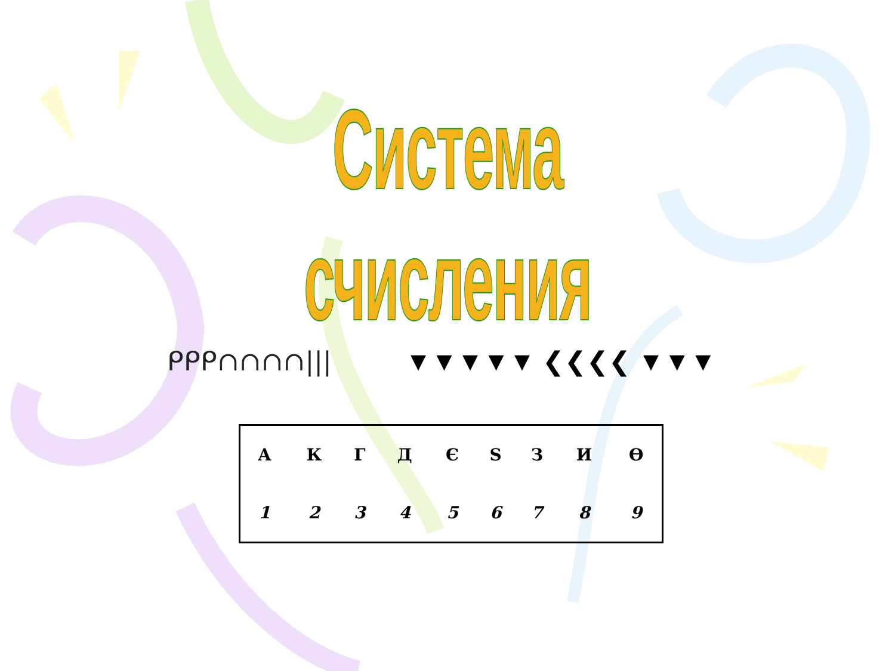Система счисления
ᑭᑭᑭ∩∩∩∩||| ▼▼▼▼▼ ❮❮❮❮ ▼▼▼
| А | К | Г | Д | Є | Ѕ | З | И | Ѳ |
| 1 | 2 | 3 | 4 | 5 | 6 | 7 | 8 | 9 |